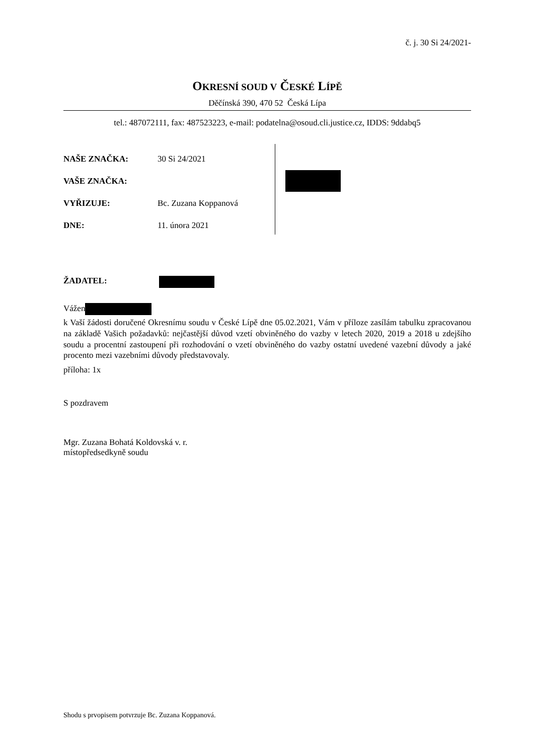č. j. 30 Si 24/2021-
OKRESNÍ SOUD V ČESKÉ LÍPĚ
Děčínská 390, 470 52 Česká Lípa
tel.: 487072111, fax: 487523223, e-mail: podatelna@osoud.cli.justice.cz, IDDS: 9ddabq5
NAŠE ZNAČKA: 30 Si 24/2021
VAŠE ZNAČKA:
VYŘIZUJE: Bc. Zuzana Koppanová
DNE: 11. února 2021
ŽADATEL:
Vážen
k Vaší žádosti doručené Okresnímu soudu v České Lípě dne 05.02.2021, Vám v příloze zasílám tabulku zpracovanou na základě Vašich požadavků: nejčastější důvod vzetí obviněného do vazby v letech 2020, 2019 a 2018 u zdejšího soudu a procentní zastoupení při rozhodování o vzetí obviněného do vazby ostatní uvedené vazební důvody a jaké procento mezi vazebními důvody představovaly.
příloha: 1x
S pozdravem
Mgr. Zuzana Bohatá Koldovská v. r.
místopředsedkyně soudu
Shodu s prvopisem potvrzuje Bc. Zuzana Koppanová.